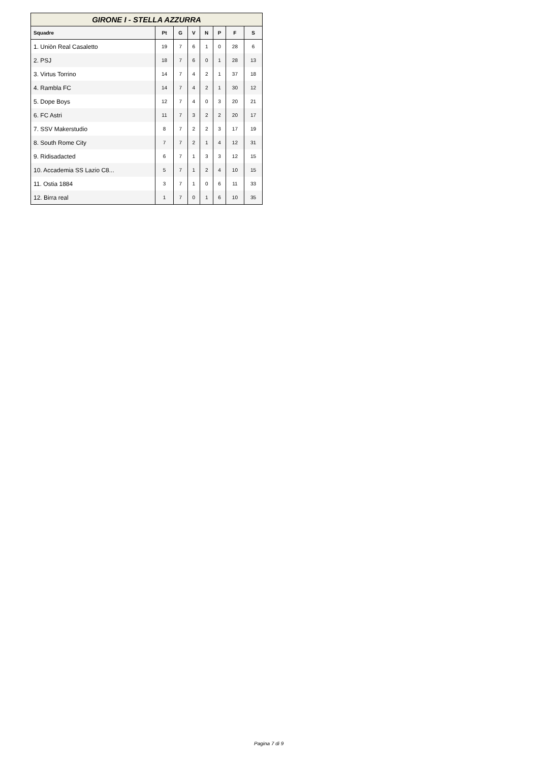| GIRONE I - STELLA AZZURRA | | | | | | | |
| Squadre | Pt | G | V | N | P | F | S |
| 1. Uniòn Real Casaletto | 19 | 7 | 6 | 1 | 0 | 28 | 6 |
| 2. PSJ | 18 | 7 | 6 | 0 | 1 | 28 | 13 |
| 3. Virtus Torrino | 14 | 7 | 4 | 2 | 1 | 37 | 18 |
| 4. Rambla FC | 14 | 7 | 4 | 2 | 1 | 30 | 12 |
| 5. Dope Boys | 12 | 7 | 4 | 0 | 3 | 20 | 21 |
| 6. FC Astri | 11 | 7 | 3 | 2 | 2 | 20 | 17 |
| 7. SSV Makerstudio | 8 | 7 | 2 | 2 | 3 | 17 | 19 |
| 8. South Rome City | 7 | 7 | 2 | 1 | 4 | 12 | 31 |
| 9. Ridisadacted | 6 | 7 | 1 | 3 | 3 | 12 | 15 |
| 10. Accademia SS Lazio C8... | 5 | 7 | 1 | 2 | 4 | 10 | 15 |
| 11. Ostia 1884 | 3 | 7 | 1 | 0 | 6 | 11 | 33 |
| 12. Birra real | 1 | 7 | 0 | 1 | 6 | 10 | 35 |
Pagina 7 di 9